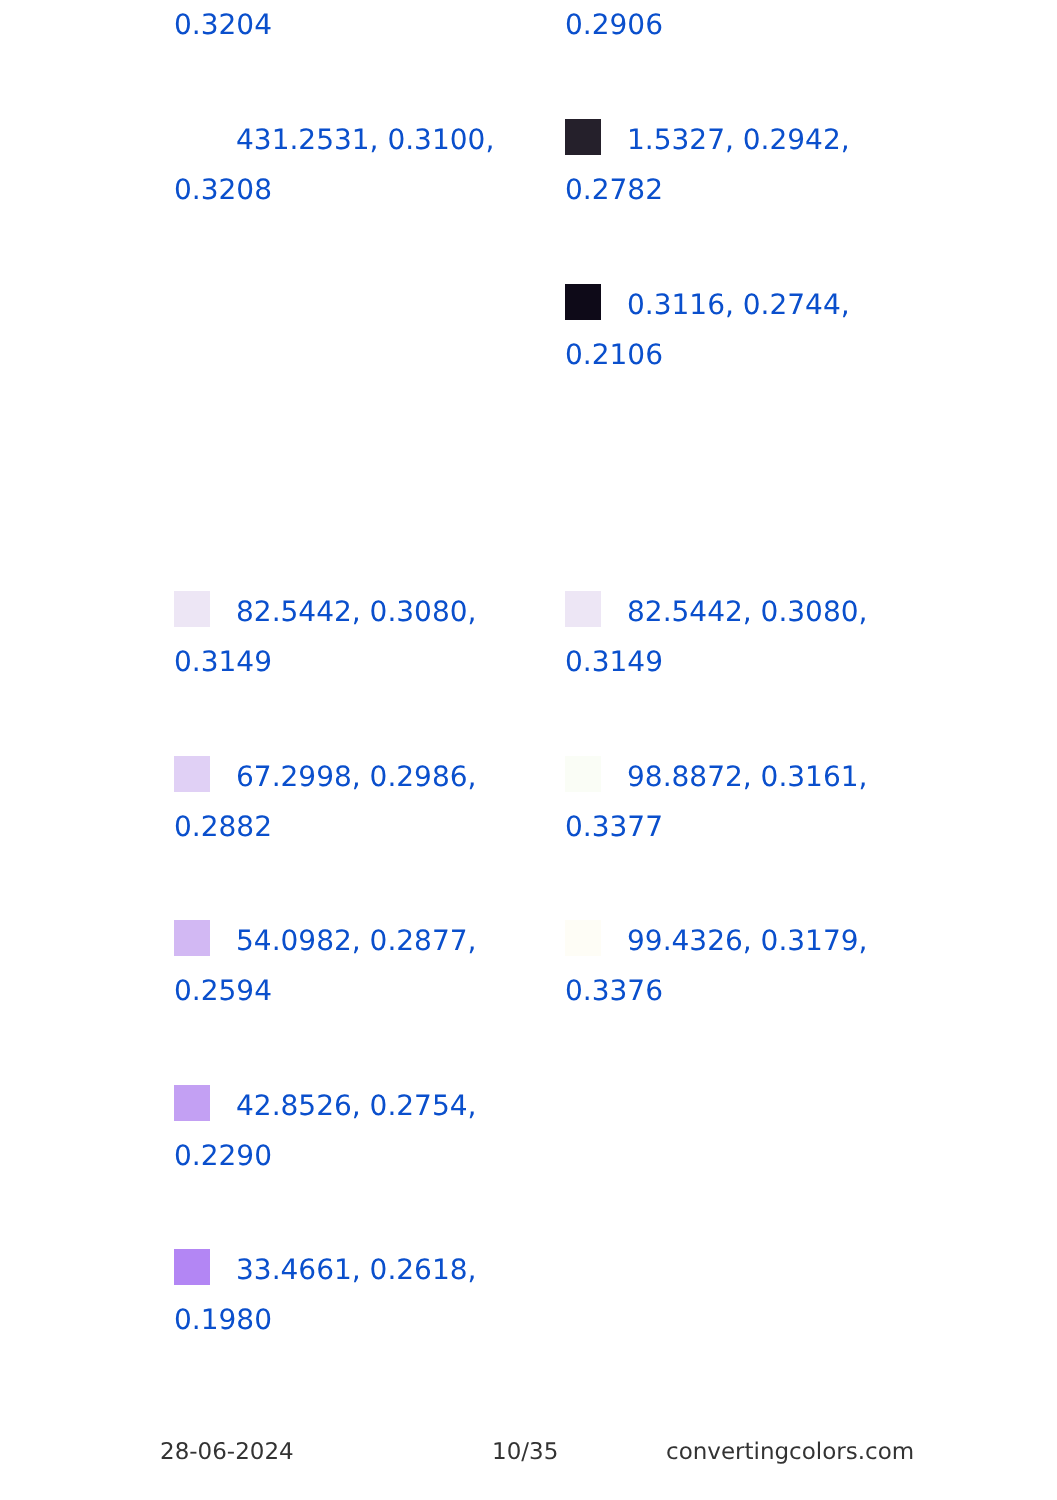0.3204 0.2906
431.2531, 0.3100, 0.3208
1.5327, 0.2942, 0.2782
0.3116, 0.2744, 0.2106
82.5442, 0.3080, 0.3149
82.5442, 0.3080, 0.3149
67.2998, 0.2986, 0.2882
98.8872, 0.3161, 0.3377
54.0982, 0.2877, 0.2594
99.4326, 0.3179, 0.3376
42.8526, 0.2754, 0.2290
33.4661, 0.2618, 0.1980
28-06-2024 10/35 convertingcolors.com